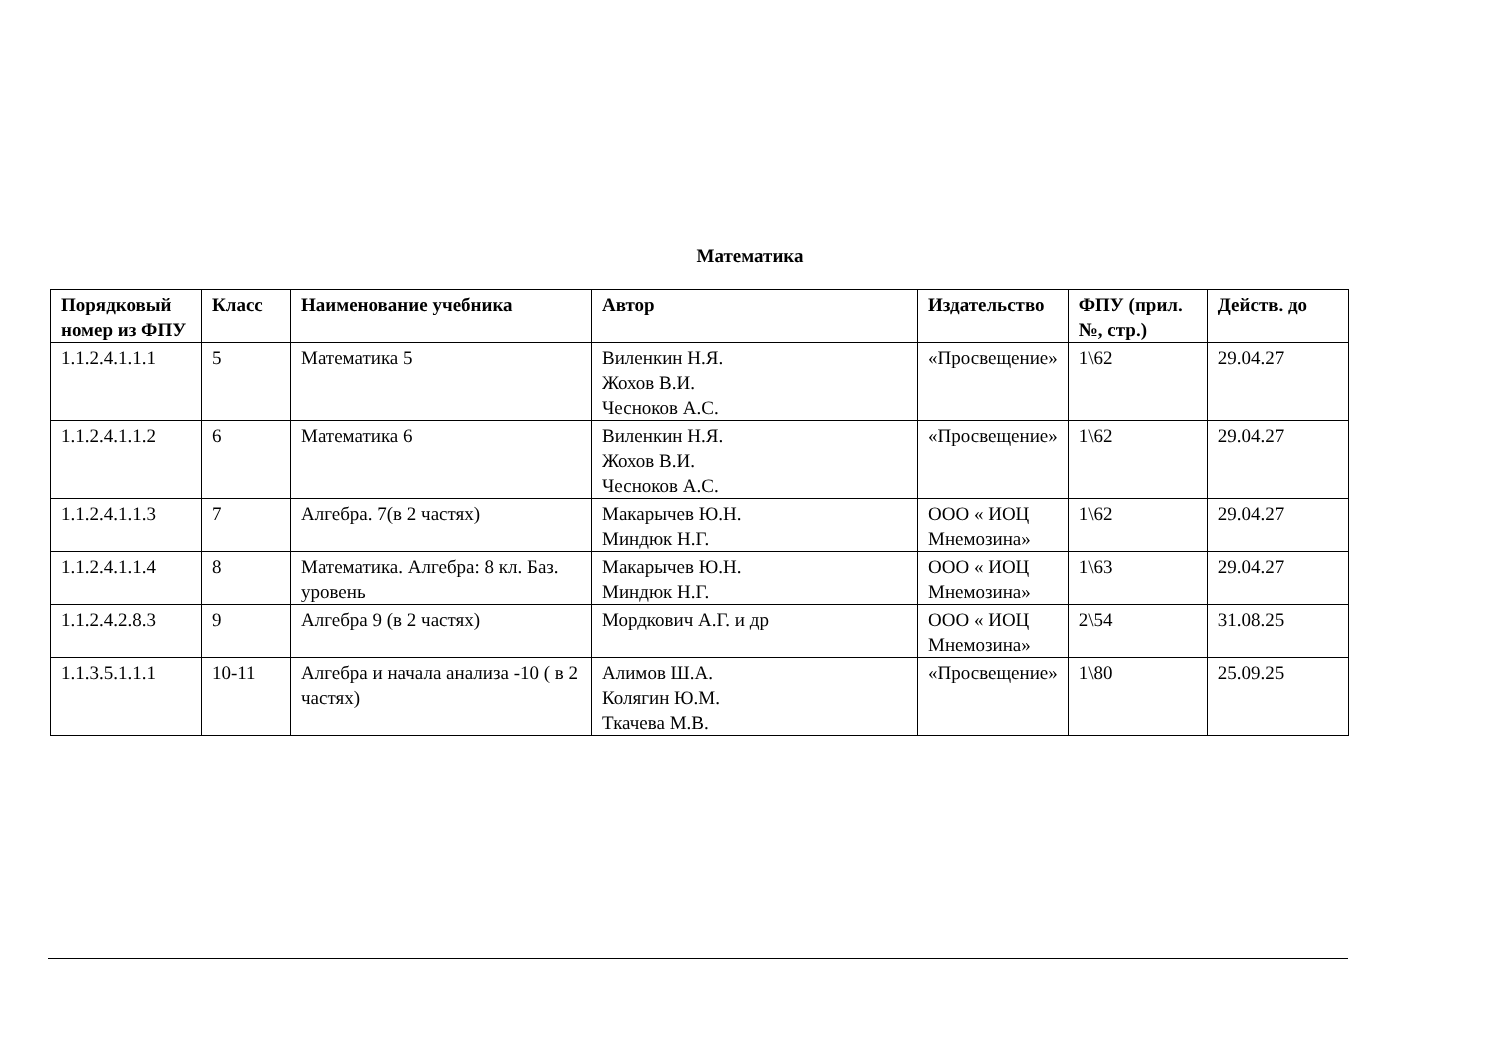Математика
| Порядковый номер из ФПУ | Класс | Наименование учебника | Автор | Издательство | ФПУ (прил. №, стр.) | Действ. до |
| --- | --- | --- | --- | --- | --- | --- |
| 1.1.2.4.1.1.1 | 5 | Математика 5 | Виленкин Н.Я. Жохов В.И. Чесноков А.С. | «Просвещение» | 1\62 | 29.04.27 |
| 1.1.2.4.1.1.2 | 6 | Математика 6 | Виленкин Н.Я. Жохов В.И. Чесноков А.С. | «Просвещение» | 1\62 | 29.04.27 |
| 1.1.2.4.1.1.3 | 7 | Алгебра. 7(в 2 частях) | Макарычев Ю.Н. Миндюк Н.Г. | ООО « ИОЦ Мнемозина» | 1\62 | 29.04.27 |
| 1.1.2.4.1.1.4 | 8 | Математика. Алгебра: 8 кл. Баз. уровень | Макарычев Ю.Н. Миндюк Н.Г. | ООО « ИОЦ Мнемозина» | 1\63 | 29.04.27 |
| 1.1.2.4.2.8.3 | 9 | Алгебра 9 (в 2 частях) | Мордкович А.Г. и др | ООО « ИОЦ Мнемозина» | 2\54 | 31.08.25 |
| 1.1.3.5.1.1.1 | 10-11 | Алгебра и начала анализа -10 ( в 2 частях) | Алимов Ш.А. Колягин Ю.М. Ткачева М.В. | «Просвещение» | 1\80 | 25.09.25 |